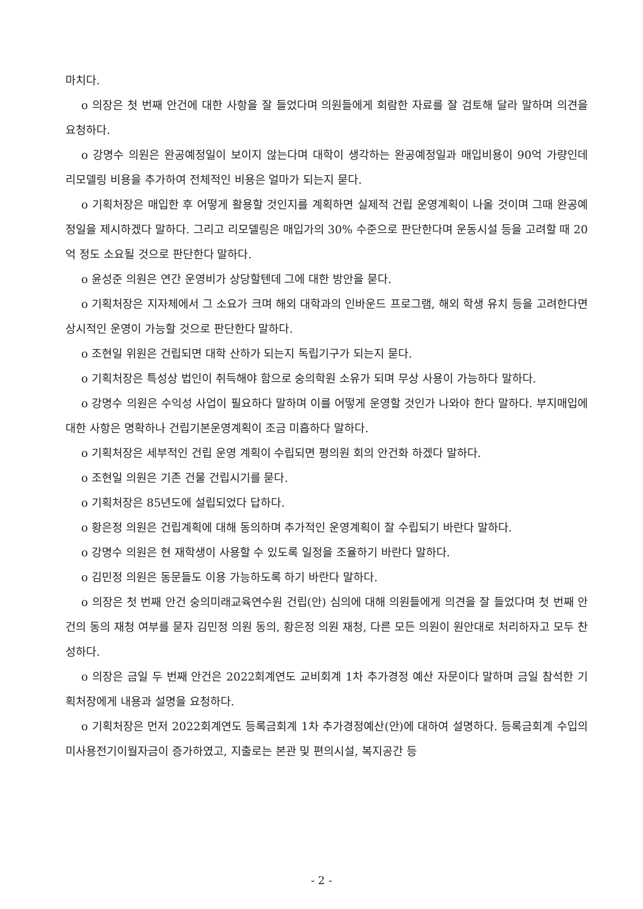마치다.
o 의장은 첫 번째 안건에 대한 사항을 잘 들었다며 의원들에게 회람한 자료를 잘 검토해 달라 말하며 의견을 요청하다.
o 강명수 의원은 완공예정일이 보이지 않는다며 대학이 생각하는 완공예정일과 매입비용이 90억 가량인데 리모델링 비용을 추가하여 전체적인 비용은 얼마가 되는지 묻다.
o 기획처장은 매입한 후 어떻게 활용할 것인지를 계획하면 실제적 건립 운영계획이 나올 것이며 그때 완공예정일을 제시하겠다 말하다. 그리고 리모델링은 매입가의 30% 수준으로 판단한다며 운동시설 등을 고려할 때 20억 정도 소요될 것으로 판단한다 말하다.
o 윤성준 의원은 연간 운영비가 상당할텐데 그에 대한 방안을 묻다.
o 기획처장은 지자체에서 그 소요가 크며 해외 대학과의 인바운드 프로그램, 해외 학생 유치 등을 고려한다면 상시적인 운영이 가능할 것으로 판단한다 말하다.
o 조현일 위원은 건립되면 대학 산하가 되는지 독립기구가 되는지 묻다.
o 기획처장은 특성상 법인이 취득해야 함으로 숭의학원 소유가 되며 무상 사용이 가능하다 말하다.
o 강명수 의원은 수익성 사업이 필요하다 말하며 이를 어떻게 운영할 것인가 나와야 한다 말하다. 부지매입에 대한 사항은 명확하나 건립기본운영계획이 조금 미흡하다 말하다.
o 기획처장은 세부적인 건립 운영 계획이 수립되면 평의원 회의 안건화 하겠다 말하다.
o 조현일 의원은 기존 건물 건립시기를 묻다.
o 기획처장은 85년도에 설립되었다 답하다.
o 황은정 의원은 건립계획에 대해 동의하며 추가적인 운영계획이 잘 수립되기 바란다 말하다.
o 강명수 의원은 현 재학생이 사용할 수 있도록 일정을 조율하기 바란다 말하다.
o 김민정 의원은 동문들도 이용 가능하도록 하기 바란다 말하다.
o 의장은 첫 번째 안건 숭의미래교육연수원 건립(안) 심의에 대해 의원들에게 의견을 잘 들었다며 첫 번째 안건의 동의 재청 여부를 묻자 김민정 의원 동의, 황은정 의원 재청, 다른 모든 의원이 원안대로 처리하자고 모두 찬성하다.
o 의장은 금일 두 번째 안건은 2022회계연도 교비회계 1차 추가경정 예산 자문이다 말하며 금일 참석한 기획처장에게 내용과 설명을 요청하다.
o 기획처장은 먼저 2022회계연도 등록금회계 1차 추가경정예산(안)에 대하여 설명하다. 등록금회계 수입의 미사용전기이월자금이 증가하였고, 지출로는 본관 및 편의시설, 복지공간 등
- 2 -